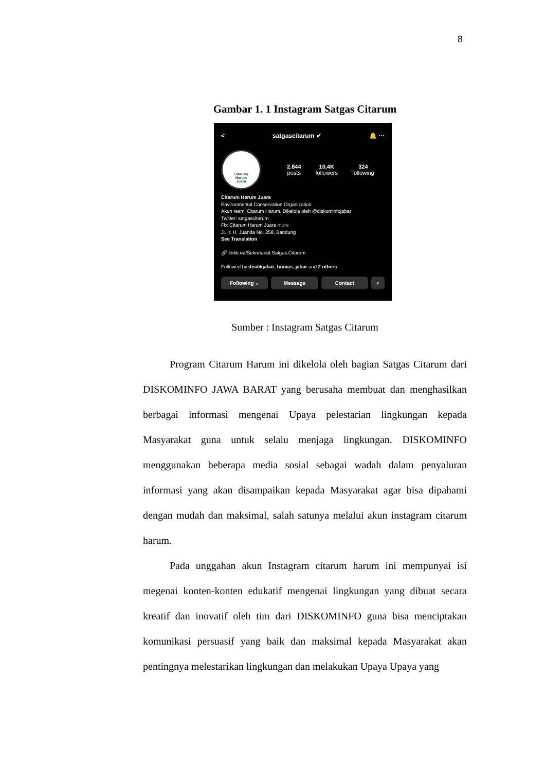8
Gambar 1. 1 Instagram Satgas Citarum
< satgascitarum ✔ 🔔 ···
Citarum
Harum
Juara
2.844
posts
10,4K
followers
324
following
Citarum Harum Juara
Environmental Conservation Organization
Akun resmi Citarum Harum. Dikelola oleh @diskominfojabar
Twitter: satgascitarum
Fb: Citarum Harum Juara more
Jl. Ir. H. Juanda No. 358, Bandung
See Translation
🔗 linktr.ee/Sekretariat.Satgas.Citarum
Followed by disdikjabar, humas_jabar and 2 others
Following ⌄ Message Contact +
Sumber : Instagram Satgas Citarum
Program Citarum Harum ini dikelola oleh bagian Satgas Citarum dari DISKOMINFO JAWA BARAT yang berusaha membuat dan menghasilkan berbagai informasi mengenai Upaya pelestarian lingkungan kepada Masyarakat guna untuk selalu menjaga lingkungan. DISKOMINFO menggunakan beberapa media sosial sebagai wadah dalam penyaluran informasi yang akan disampaikan kepada Masyarakat agar bisa dipahami dengan mudah dan maksimal, salah satunya melalui akun instagram citarum harum.
Pada unggahan akun Instagram citarum harum ini mempunyai isi megenai konten-konten edukatif mengenai lingkungan yang dibuat secara kreatif dan inovatif oleh tim dari DISKOMINFO guna bisa menciptakan komunikasi persuasif yang baik dan maksimal kepada Masyarakat akan pentingnya melestarikan lingkungan dan melakukan Upaya Upaya yang